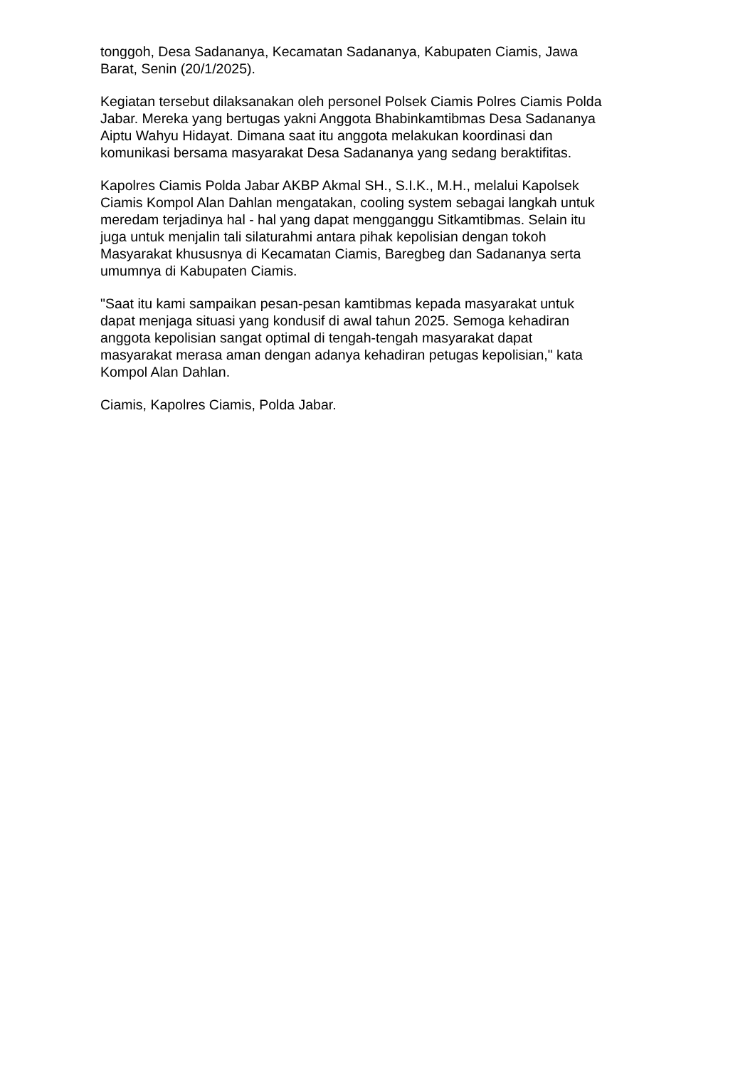tonggoh, Desa Sadananya, Kecamatan Sadananya, Kabupaten Ciamis, Jawa
Barat, Senin (20/1/2025).
Kegiatan tersebut dilaksanakan oleh personel Polsek Ciamis Polres Ciamis Polda
Jabar. Mereka yang bertugas yakni Anggota Bhabinkamtibmas Desa Sadananya
Aiptu Wahyu Hidayat. Dimana saat itu anggota melakukan koordinasi dan
komunikasi bersama masyarakat Desa Sadananya yang sedang beraktifitas.
Kapolres Ciamis Polda Jabar AKBP Akmal SH., S.I.K., M.H., melalui Kapolsek
Ciamis Kompol Alan Dahlan mengatakan, cooling system sebagai langkah untuk
meredam terjadinya hal - hal yang dapat mengganggu Sitkamtibmas. Selain itu
juga untuk menjalin tali silaturahmi antara pihak kepolisian dengan tokoh
Masyarakat khususnya di Kecamatan Ciamis, Baregbeg dan Sadananya serta
umumnya di Kabupaten Ciamis.
"Saat itu kami sampaikan pesan-pesan kamtibmas kepada masyarakat untuk
dapat menjaga situasi yang kondusif di awal tahun 2025. Semoga kehadiran
anggota kepolisian sangat optimal di tengah-tengah masyarakat dapat
masyarakat merasa aman dengan adanya kehadiran petugas kepolisian," kata
Kompol Alan Dahlan.
Ciamis, Kapolres Ciamis, Polda Jabar.